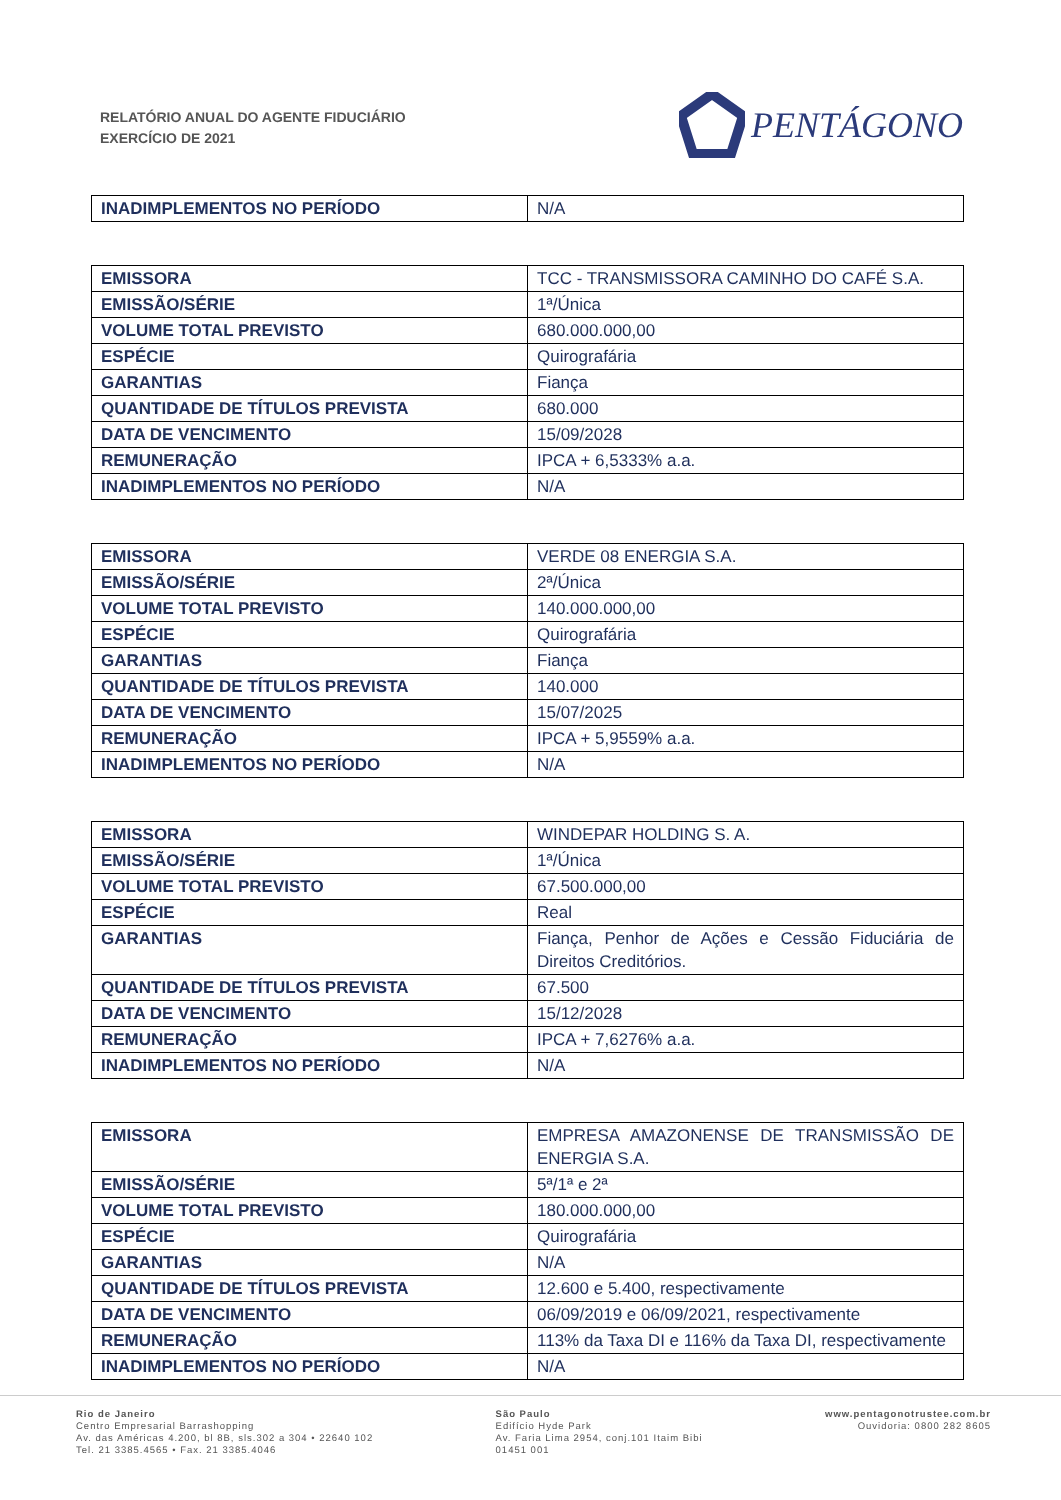RELATÓRIO ANUAL DO AGENTE FIDUCIÁRIO
EXERCÍCIO DE 2021
PENTÁGONO
| INADIMPLEMENTOS NO PERÍODO | N/A |
| EMISSORA | TCC - TRANSMISSORA CAMINHO DO CAFÉ S.A. |
| EMISSÃO/SÉRIE | 1ª/Única |
| VOLUME TOTAL PREVISTO | 680.000.000,00 |
| ESPÉCIE | Quirografária |
| GARANTIAS | Fiança |
| QUANTIDADE DE TÍTULOS PREVISTA | 680.000 |
| DATA DE VENCIMENTO | 15/09/2028 |
| REMUNERAÇÃO | IPCA + 6,5333% a.a. |
| INADIMPLEMENTOS NO PERÍODO | N/A |
| EMISSORA | VERDE 08 ENERGIA S.A. |
| EMISSÃO/SÉRIE | 2ª/Única |
| VOLUME TOTAL PREVISTO | 140.000.000,00 |
| ESPÉCIE | Quirografária |
| GARANTIAS | Fiança |
| QUANTIDADE DE TÍTULOS PREVISTA | 140.000 |
| DATA DE VENCIMENTO | 15/07/2025 |
| REMUNERAÇÃO | IPCA + 5,9559% a.a. |
| INADIMPLEMENTOS NO PERÍODO | N/A |
| EMISSORA | WINDEPAR HOLDING S. A. |
| EMISSÃO/SÉRIE | 1ª/Única |
| VOLUME TOTAL PREVISTO | 67.500.000,00 |
| ESPÉCIE | Real |
| GARANTIAS | Fiança, Penhor de Ações e Cessão Fiduciária de Direitos Creditórios. |
| QUANTIDADE DE TÍTULOS PREVISTA | 67.500 |
| DATA DE VENCIMENTO | 15/12/2028 |
| REMUNERAÇÃO | IPCA + 7,6276% a.a. |
| INADIMPLEMENTOS NO PERÍODO | N/A |
| EMISSORA | EMPRESA AMAZONENSE DE TRANSMISSÃO DE ENERGIA S.A. |
| EMISSÃO/SÉRIE | 5ª/1ª e 2ª |
| VOLUME TOTAL PREVISTO | 180.000.000,00 |
| ESPÉCIE | Quirografária |
| GARANTIAS | N/A |
| QUANTIDADE DE TÍTULOS PREVISTA | 12.600 e 5.400, respectivamente |
| DATA DE VENCIMENTO | 06/09/2019 e 06/09/2021, respectivamente |
| REMUNERAÇÃO | 113% da Taxa DI e 116% da Taxa DI, respectivamente |
| INADIMPLEMENTOS NO PERÍODO | N/A |
Rio de Janeiro
Centro Empresarial Barrashopping
Av. das Américas 4.200, bl 8B, sls.302 a 304 • 22640 102
Tel. 21 3385.4565 • Fax. 21 3385.4046
São Paulo
Edifício Hyde Park
Av. Faria Lima 2954, conj.101 Itaim Bibi
01451 001
www.pentagonotrustee.com.br
Ouvidoria: 0800 282 8605